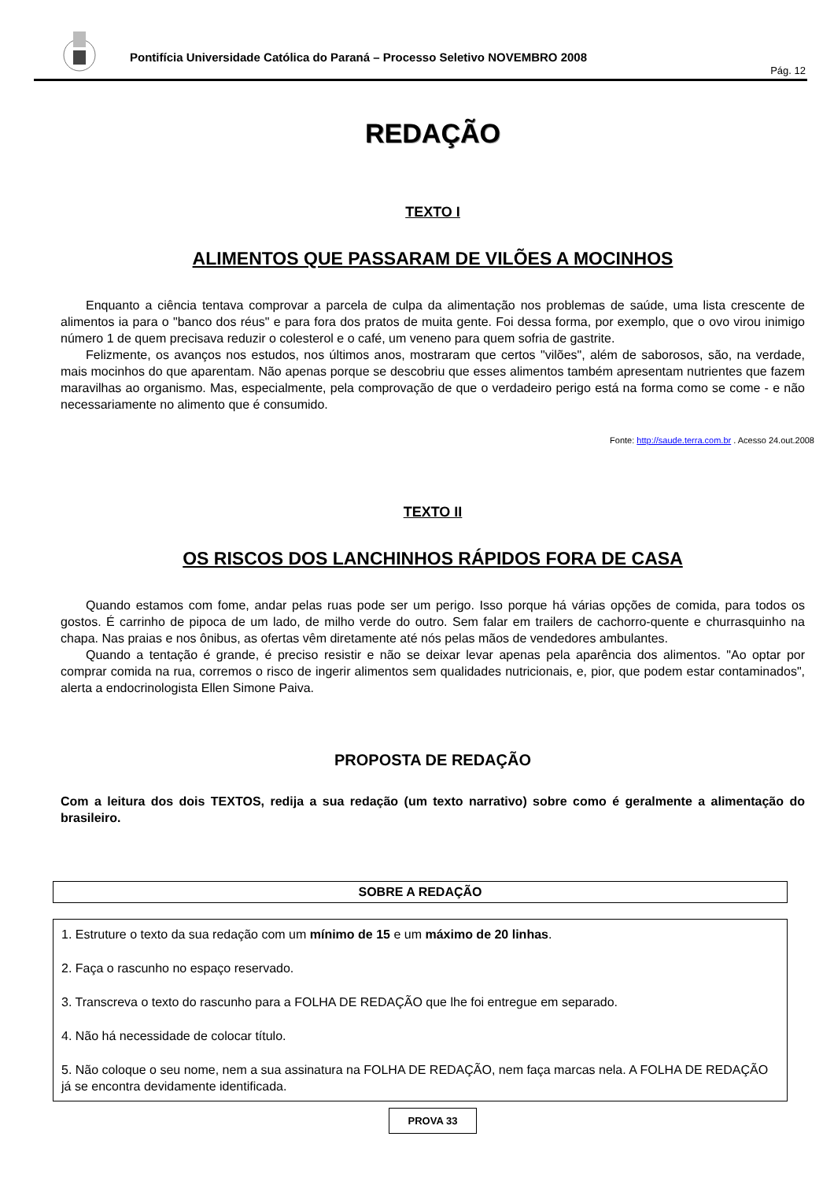Pontifícia Universidade Católica do Paraná – Processo Seletivo NOVEMBRO 2008
Pág. 12
REDAÇÃO
TEXTO I
ALIMENTOS QUE PASSARAM DE VILÕES A MOCINHOS
Enquanto a ciência tentava comprovar a parcela de culpa da alimentação nos problemas de saúde, uma lista crescente de alimentos ia para o "banco dos réus" e para fora dos pratos de muita gente. Foi dessa forma, por exemplo, que o ovo virou inimigo número 1 de quem precisava reduzir o colesterol e o café, um veneno para quem sofria de gastrite.
Felizmente, os avanços nos estudos, nos últimos anos, mostraram que certos "vilões", além de saborosos, são, na verdade, mais mocinhos do que aparentam. Não apenas porque se descobriu que esses alimentos também apresentam nutrientes que fazem maravilhas ao organismo. Mas, especialmente, pela comprovação de que o verdadeiro perigo está na forma como se come - e não necessariamente no alimento que é consumido.
Fonte: http://saude.terra.com.br . Acesso 24.out.2008
TEXTO II
OS RISCOS DOS LANCHINHOS RÁPIDOS FORA DE CASA
Quando estamos com fome, andar pelas ruas pode ser um perigo. Isso porque há várias opções de comida, para todos os gostos. É carrinho de pipoca de um lado, de milho verde do outro. Sem falar em trailers de cachorro-quente e churrasquinho na chapa. Nas praias e nos ônibus, as ofertas vêm diretamente até nós pelas mãos de vendedores ambulantes.
Quando a tentação é grande, é preciso resistir e não se deixar levar apenas pela aparência dos alimentos. "Ao optar por comprar comida na rua, corremos o risco de ingerir alimentos sem qualidades nutricionais, e, pior, que podem estar contaminados", alerta a endocrinologista Ellen Simone Paiva.
PROPOSTA DE REDAÇÃO
Com a leitura dos dois TEXTOS, redija a sua redação (um texto narrativo) sobre como é geralmente a alimentação do brasileiro.
SOBRE A REDAÇÃO
1. Estruture o texto da sua redação com um mínimo de 15 e um máximo de 20 linhas.
2. Faça o rascunho no espaço reservado.
3. Transcreva o texto do rascunho para a FOLHA DE REDAÇÃO que lhe foi entregue em separado.
4. Não há necessidade de colocar título.
5. Não coloque o seu nome, nem a sua assinatura na FOLHA DE REDAÇÃO, nem faça marcas nela. A FOLHA DE REDAÇÃO já se encontra devidamente identificada.
PROVA 33